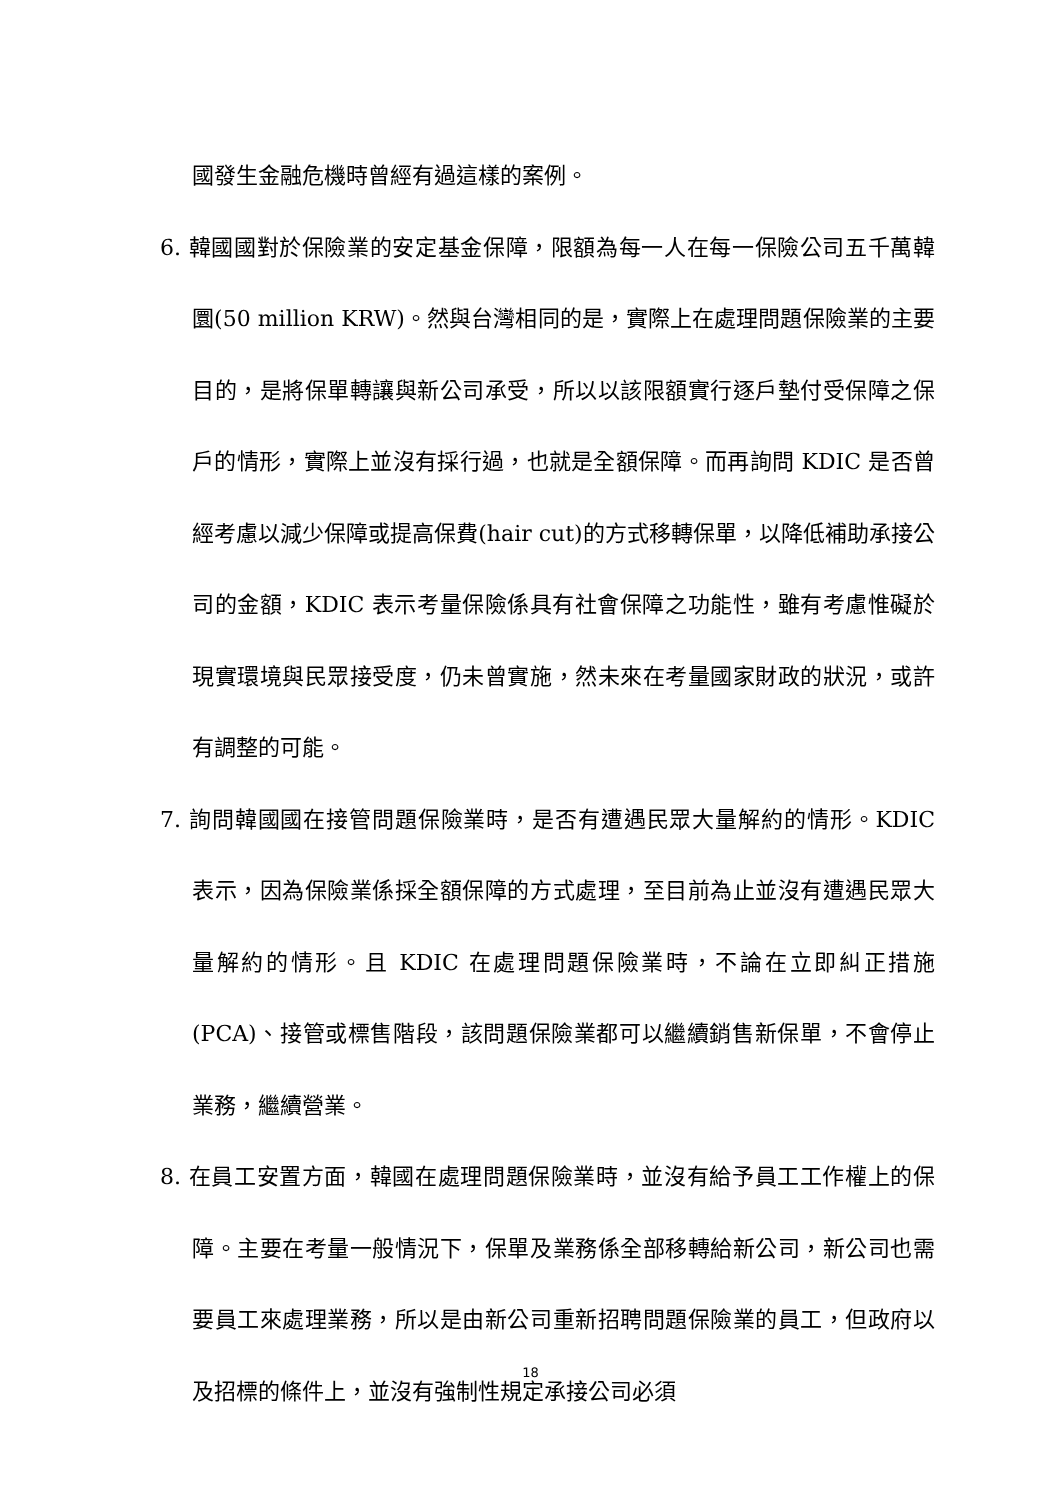國發生金融危機時曾經有過這樣的案例。
6. 韓國國對於保險業的安定基金保障，限額為每一人在每一保險公司五千萬韓圜(50 million KRW)。然與台灣相同的是，實際上在處理問題保險業的主要目的，是將保單轉讓與新公司承受，所以以該限額實行逐戶墊付受保障之保戶的情形，實際上並沒有採行過，也就是全額保障。而再詢問 KDIC 是否曾經考慮以減少保障或提高保費(hair cut)的方式移轉保單，以降低補助承接公司的金額，KDIC 表示考量保險係具有社會保障之功能性，雖有考慮惟礙於現實環境與民眾接受度，仍未曾實施，然未來在考量國家財政的狀況，或許有調整的可能。
7. 詢問韓國國在接管問題保險業時，是否有遭遇民眾大量解約的情形。KDIC 表示，因為保險業係採全額保障的方式處理，至目前為止並沒有遭遇民眾大量解約的情形。且 KDIC 在處理問題保險業時，不論在立即糾正措施(PCA)、接管或標售階段，該問題保險業都可以繼續銷售新保單，不會停止業務，繼續營業。
8. 在員工安置方面，韓國在處理問題保險業時，並沒有給予員工工作權上的保障。主要在考量一般情況下，保單及業務係全部移轉給新公司，新公司也需要員工來處理業務，所以是由新公司重新招聘問題保險業的員工，但政府以及招標的條件上，並沒有強制性規定承接公司必須
18